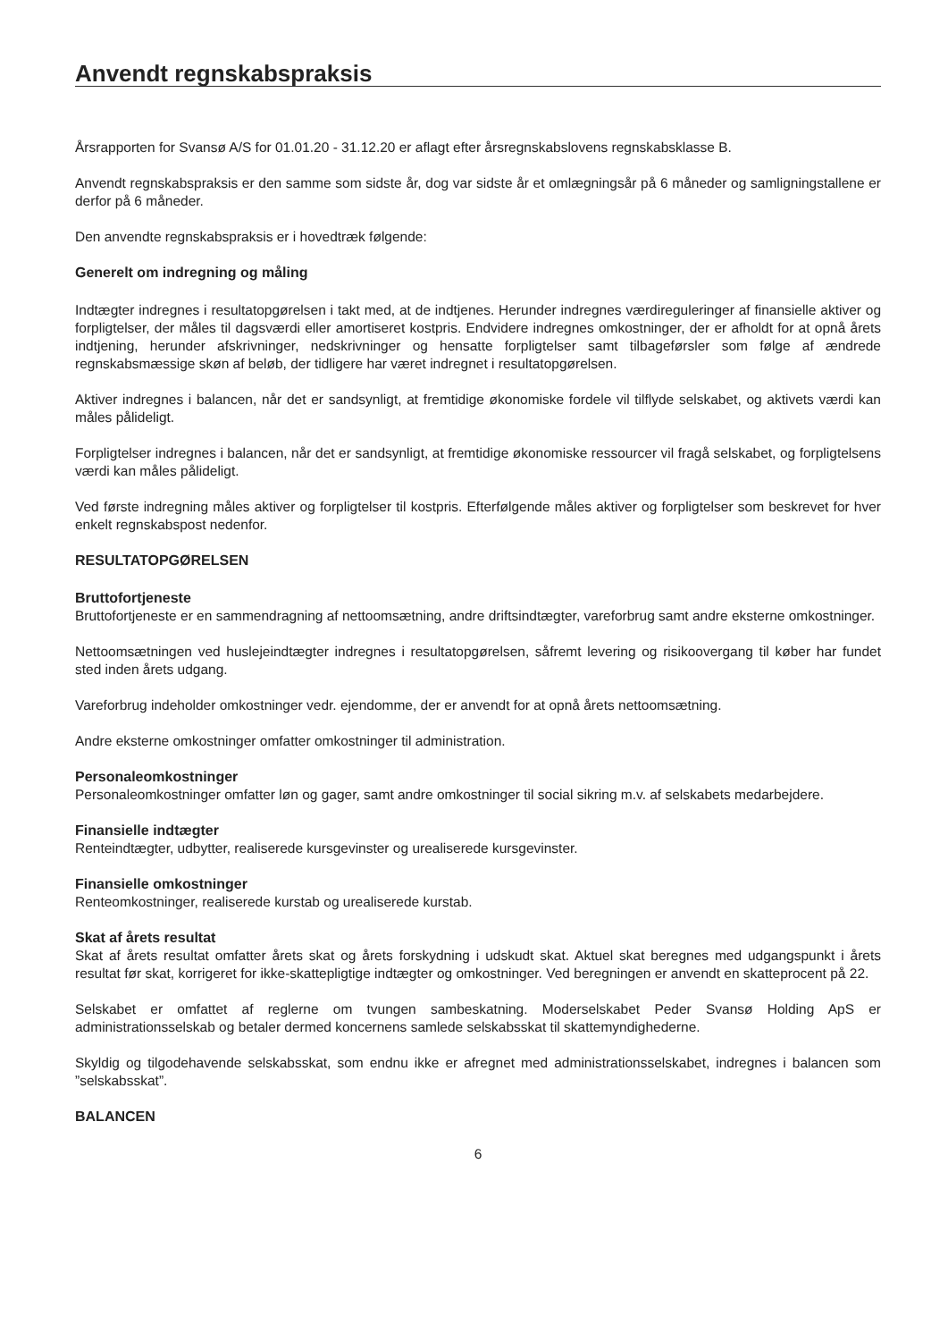Anvendt regnskabspraksis
Årsrapporten for Svansø A/S for 01.01.20 - 31.12.20 er aflagt efter årsregnskabslovens regnskabsklasse B.
Anvendt regnskabspraksis er den samme som sidste år, dog var sidste år et omlægningsår på 6 måneder og samligningstallene er derfor på 6 måneder.
Den anvendte regnskabspraksis er i hovedtræk følgende:
Generelt om indregning og måling
Indtægter indregnes i resultatopgørelsen i takt med, at de indtjenes. Herunder indregnes værdireguleringer af finansielle aktiver og forpligtelser, der måles til dagsværdi eller amortiseret kostpris. Endvidere indregnes omkostninger, der er afholdt for at opnå årets indtjening, herunder afskrivninger, nedskrivninger og hensatte forpligtelser samt tilbageførsler som følge af ændrede regnskabsmæssige skøn af beløb, der tidligere har været indregnet i resultatopgørelsen.
Aktiver indregnes i balancen, når det er sandsynligt, at fremtidige økonomiske fordele vil tilflyde selskabet, og aktivets værdi kan måles pålideligt.
Forpligtelser indregnes i balancen, når det er sandsynligt, at fremtidige økonomiske ressourcer vil fragå selskabet, og forpligtelsens værdi kan måles pålideligt.
Ved første indregning måles aktiver og forpligtelser til kostpris. Efterfølgende måles aktiver og forpligtelser som beskrevet for hver enkelt regnskabspost nedenfor.
RESULTATOPGØRELSEN
Bruttofortjeneste
Bruttofortjeneste er en sammendragning af nettoomsætning, andre driftsindtægter, vareforbrug samt andre eksterne omkostninger.
Nettoomsætningen ved huslejeindtægter indregnes i resultatopgørelsen, såfremt levering og risikoovergang til køber har fundet sted inden årets udgang.
Vareforbrug indeholder omkostninger vedr. ejendomme, der er anvendt for at opnå årets nettoomsætning.
Andre eksterne omkostninger omfatter omkostninger til administration.
Personaleomkostninger
Personaleomkostninger omfatter løn og gager, samt andre omkostninger til social sikring m.v. af selskabets medarbejdere.
Finansielle indtægter
Renteindtægter, udbytter, realiserede kursgevinster og urealiserede kursgevinster.
Finansielle omkostninger
Renteomkostninger, realiserede kurstab og urealiserede kurstab.
Skat af årets resultat
Skat af årets resultat omfatter årets skat og årets forskydning i udskudt skat. Aktuel skat beregnes med udgangspunkt i årets resultat før skat, korrigeret for ikke-skattepligtige indtægter og omkostninger. Ved beregningen er anvendt en skatteprocent på 22.
Selskabet er omfattet af reglerne om tvungen sambeskatning. Moderselskabet Peder Svansø Holding ApS er administrationsselskab og betaler dermed koncernens samlede selskabsskat til skattemyndighederne.
Skyldig og tilgodehavende selskabsskat, som endnu ikke er afregnet med administrationsselskabet, indregnes i balancen som ”selskabsskat”.
BALANCEN
6